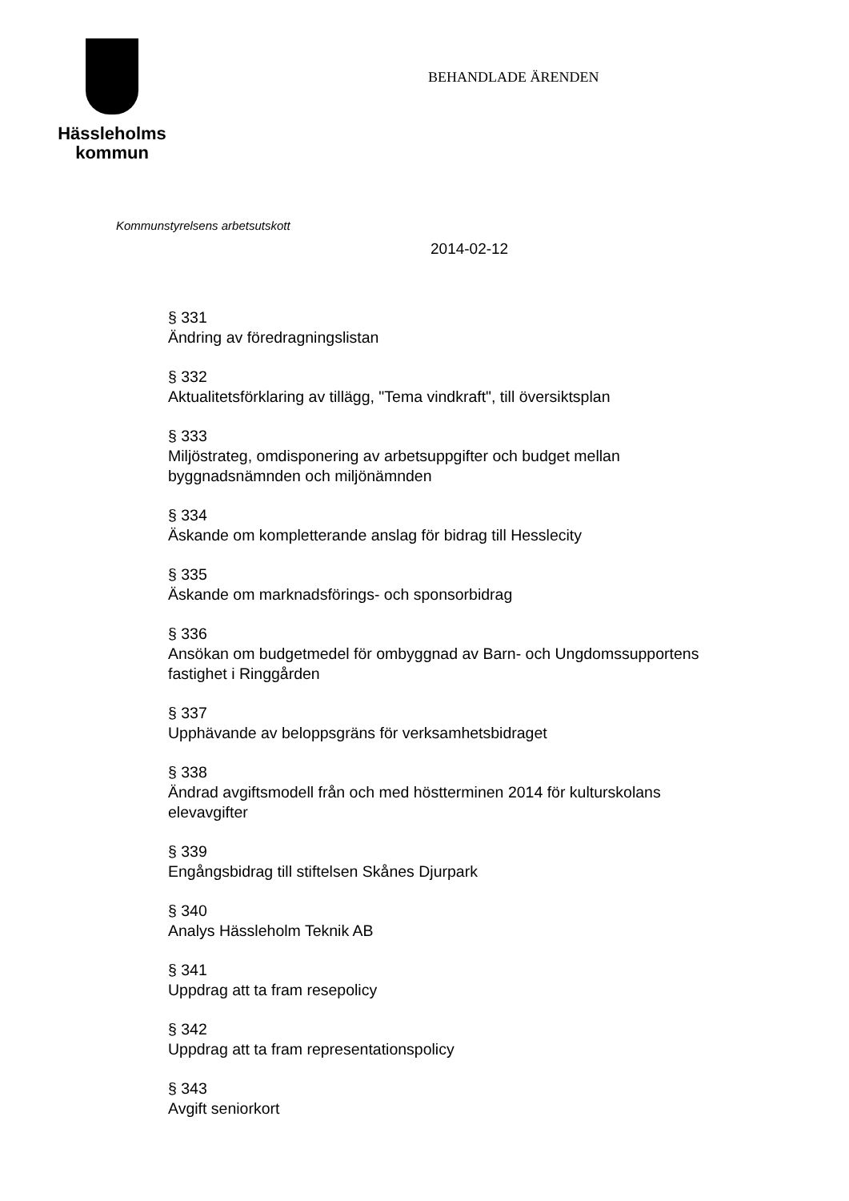Hässleholms
kommun
BEHANDLADE ÄRENDEN
Kommunstyrelsens arbetsutskott
2014-02-12
§ 331
Ändring av föredragningslistan
§ 332
Aktualitetsförklaring av tillägg, "Tema vindkraft", till översiktsplan
§ 333
Miljöstrateg, omdisponering av arbetsuppgifter och budget mellan byggnadsnämnden och miljönämnden
§ 334
Äskande om kompletterande anslag för bidrag till Hesslecity
§ 335
Äskande om marknadsförings- och sponsorbidrag
§ 336
Ansökan om budgetmedel för ombyggnad av Barn- och Ungdomssupportens fastighet i Ringgården
§ 337
Upphävande av beloppsgräns för verksamhetsbidraget
§ 338
Ändrad avgiftsmodell från och med höstterminen 2014 för kulturskolans elevavgifter
§ 339
Engångsbidrag till stiftelsen Skånes Djurpark
§ 340
Analys Hässleholm Teknik AB
§ 341
Uppdrag att ta fram resepolicy
§ 342
Uppdrag att ta fram representationspolicy
§ 343
Avgift seniorkort